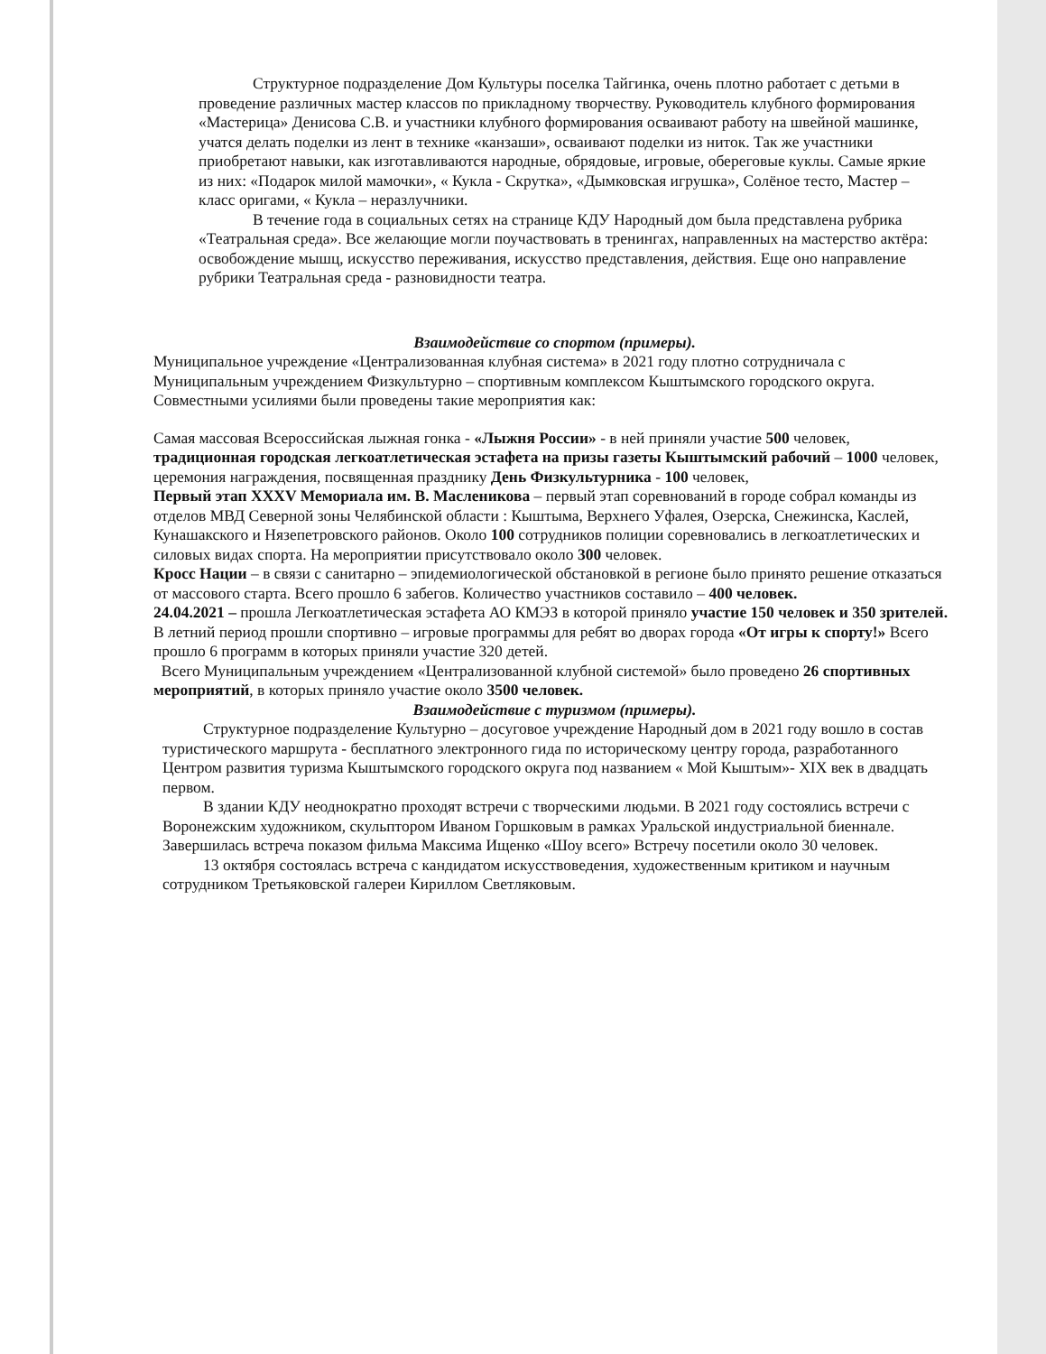Структурное подразделение Дом Культуры поселка Тайгинка, очень плотно работает с детьми в проведение различных мастер классов по прикладному творчеству. Руководитель клубного формирования «Мастерица» Денисова С.В. и участники клубного формирования осваивают работу на швейной машинке, учатся делать поделки из лент в технике «канзаши», осваивают поделки из ниток. Так же участники приобретают навыки, как изготавливаются народные, обрядовые, игровые, обереговые куклы. Самые яркие из них: «Подарок милой мамочки», « Кукла - Скрутка», «Дымковская игрушка», Солёное тесто, Мастер – класс оригами, « Кукла – неразлучники.
В течение года в социальных сетях на странице КДУ Народный дом была представлена рубрика «Театральная среда». Все желающие могли поучаствовать в тренингах, направленных на мастерство актёра: освобождение мышц, искусство переживания, искусство представления, действия. Еще оно направление рубрики Театральная среда - разновидности театра.
Взаимодействие со спортом (примеры).
Муниципальное учреждение «Централизованная клубная система» в 2021 году плотно сотрудничала с Муниципальным учреждением Физкультурно – спортивным комплексом Кыштымского городского округа. Совместными усилиями были проведены такие мероприятия как:
Самая массовая Всероссийская лыжная гонка - «Лыжня России» - в ней приняли участие 500 человек,
традиционная городская легкоатлетическая эстафета на призы газеты Кыштымский рабочий – 1000 человек,
церемония награждения, посвященная празднику День Физкультурника - 100 человек,
Первый этап XXXV Мемориала им. В. Масленикова – первый этап соревнований в городе собрал команды из отделов МВД Северной зоны Челябинской области : Кыштыма, Верхнего Уфалея, Озерска, Снежинска, Каслей, Кунашакского и Нязепетровского районов. Около 100 сотрудников полиции соревновались в легкоатлетических и силовых видах спорта. На мероприятии присутствовало около 300 человек.
Кросс Нации – в связи с санитарно – эпидемиологической обстановкой в регионе было принято решение отказаться от массового старта. Всего прошло 6 забегов. Количество участников составило – 400 человек.
24.04.2021 – прошла Легкоатлетическая эстафета АО КМЭЗ в которой приняло участие 150 человек и 350 зрителей.
В летний период прошли спортивно – игровые программы для ребят во дворах города «От игры к спорту!» Всего прошло 6 программ в которых приняли участие 320 детей.
Всего Муниципальным учреждением «Централизованной клубной системой» было проведено 26 спортивных мероприятий, в которых приняло участие около 3500 человек.
Взаимодействие с туризмом (примеры).
Структурное подразделение Культурно – досуговое учреждение Народный дом в 2021 году вошло в состав туристического маршрута - бесплатного электронного гида по историческому центру города, разработанного Центром развития туризма Кыштымского городского округа под названием « Мой Кыштым»- XIX век в двадцать первом.
В здании КДУ неоднократно проходят встречи с творческими людьми. В 2021 году состоялись встречи с Воронежским художником, скульптором Иваном Горшковым в рамках Уральской индустриальной биеннале. Завершилась встреча показом фильма Максима Ищенко «Шоу всего» Встречу посетили около 30 человек.
13 октября состоялась встреча с кандидатом искусствоведения, художественным критиком и научным сотрудником Третьяковской галереи Кириллом Светляковым.